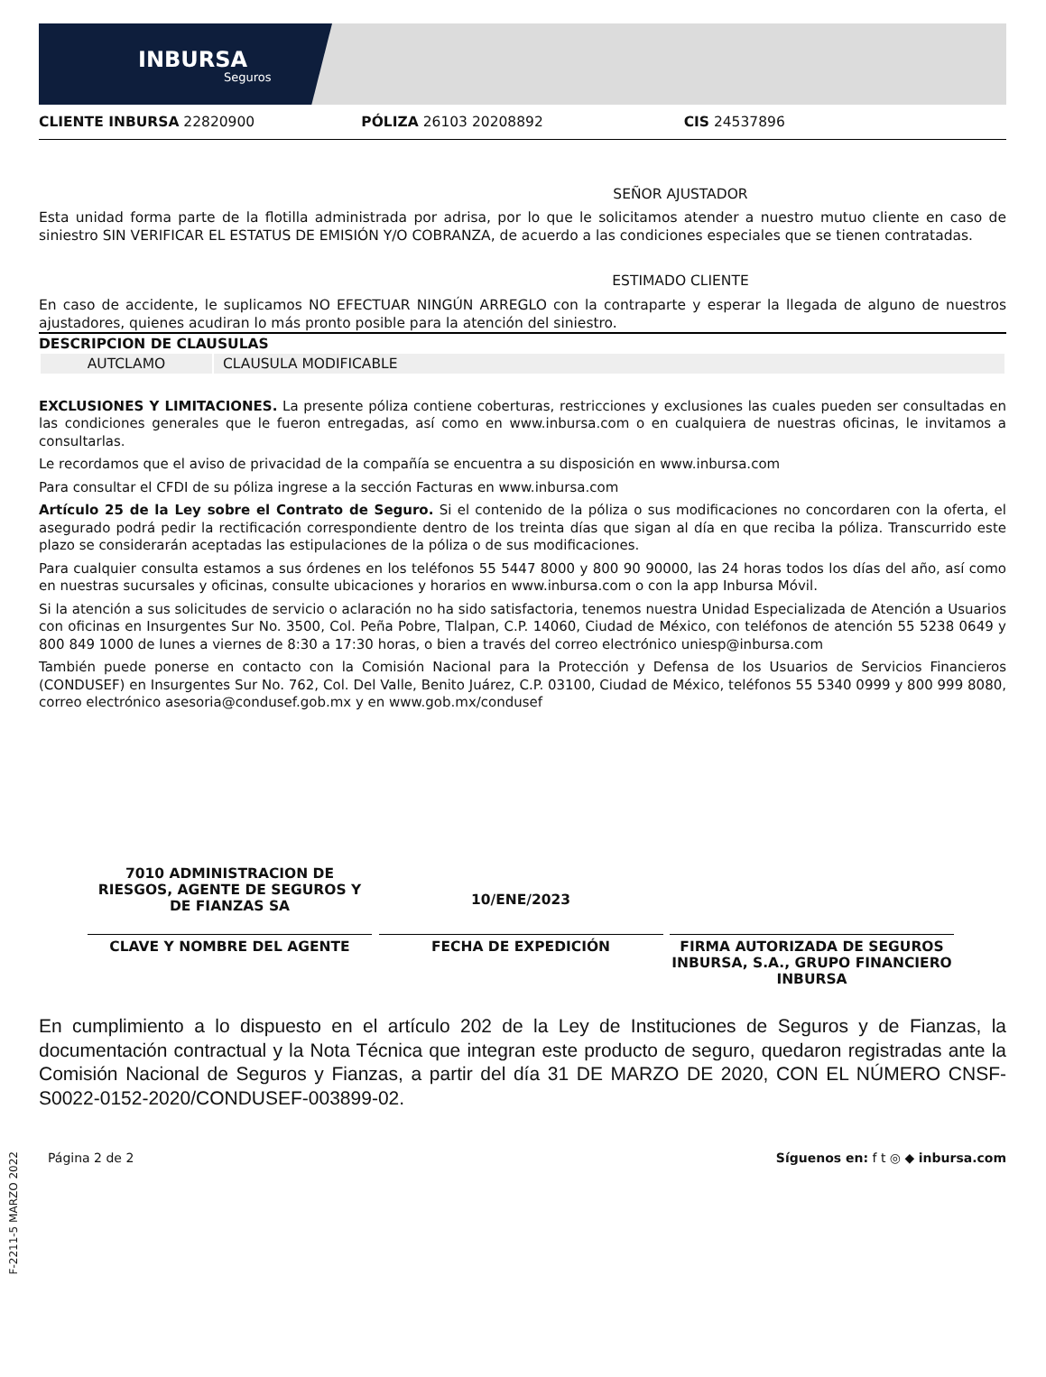INBURSA
Seguros
CLIENTE INBURSA 22820900 PÓLIZA 26103 20208892 CIS 24537896
SEÑOR AJUSTADOR
Esta unidad forma parte de la flotilla administrada por adrisa, por lo que le solicitamos atender a nuestro mutuo cliente en caso de siniestro SIN VERIFICAR EL ESTATUS DE EMISIÓN Y/O COBRANZA, de acuerdo a las condiciones especiales que se tienen contratadas.
ESTIMADO CLIENTE
En caso de accidente, le suplicamos NO EFECTUAR NINGÚN ARREGLO con la contraparte y esperar la llegada de alguno de nuestros ajustadores, quienes acudiran lo más pronto posible para la atención del siniestro.
DESCRIPCION DE CLAUSULAS
| AUTCLAMO | CLAUSULA MODIFICABLE |
EXCLUSIONES Y LIMITACIONES. La presente póliza contiene coberturas, restricciones y exclusiones las cuales pueden ser consultadas en las condiciones generales que le fueron entregadas, así como en www.inbursa.com o en cualquiera de nuestras oficinas, le invitamos a consultarlas.
Le recordamos que el aviso de privacidad de la compañía se encuentra a su disposición en www.inbursa.com
Para consultar el CFDI de su póliza ingrese a la sección Facturas en www.inbursa.com
Artículo 25 de la Ley sobre el Contrato de Seguro. Si el contenido de la póliza o sus modificaciones no concordaren con la oferta, el asegurado podrá pedir la rectificación correspondiente dentro de los treinta días que sigan al día en que reciba la póliza. Transcurrido este plazo se considerarán aceptadas las estipulaciones de la póliza o de sus modificaciones.
Para cualquier consulta estamos a sus órdenes en los teléfonos 55 5447 8000 y 800 90 90000, las 24 horas todos los días del año, así como en nuestras sucursales y oficinas, consulte ubicaciones y horarios en www.inbursa.com o con la app Inbursa Móvil.
Si la atención a sus solicitudes de servicio o aclaración no ha sido satisfactoria, tenemos nuestra Unidad Especializada de Atención a Usuarios con oficinas en Insurgentes Sur No. 3500, Col. Peña Pobre, Tlalpan, C.P. 14060, Ciudad de México, con teléfonos de atención 55 5238 0649 y 800 849 1000 de lunes a viernes de 8:30 a 17:30 horas, o bien a través del correo electrónico uniesp@inbursa.com
También puede ponerse en contacto con la Comisión Nacional para la Protección y Defensa de los Usuarios de Servicios Financieros (CONDUSEF) en Insurgentes Sur No. 762, Col. Del Valle, Benito Juárez, C.P. 03100, Ciudad de México, teléfonos 55 5340 0999 y 800 999 8080, correo electrónico asesoria@condusef.gob.mx y en www.gob.mx/condusef
7010 ADMINISTRACION DE RIESGOS, AGENTE DE SEGUROS Y DE FIANZAS SA
CLAVE Y NOMBRE DEL AGENTE
10/ENE/2023
FECHA DE EXPEDICIÓN
FIRMA AUTORIZADA DE SEGUROS INBURSA, S.A., GRUPO FINANCIERO INBURSA
En cumplimiento a lo dispuesto en el artículo 202 de la Ley de Instituciones de Seguros y de Fianzas, la documentación contractual y la Nota Técnica que integran este producto de seguro, quedaron registradas ante la Comisión Nacional de Seguros y Fianzas, a partir del día 31 DE MARZO DE 2020, CON EL NÚMERO CNSF-S0022-0152-2020/CONDUSEF-003899-02.
Página 2 de 2 Síguenos en: f t ◎ ◆ inbursa.com
F-2211-5 MARZO 2022